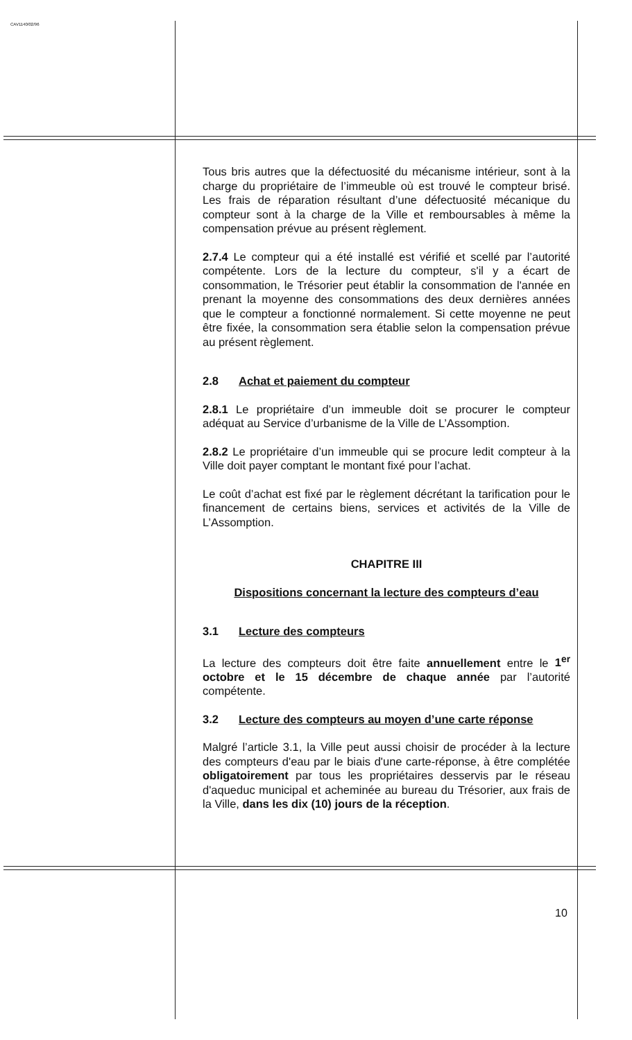CAV1140/02/96
Tous bris autres que la défectuosité du mécanisme intérieur, sont à la charge du propriétaire de l’immeuble où est trouvé le compteur brisé. Les frais de réparation résultant d’une défectuosité mécanique du compteur sont à la charge de la Ville et remboursables à même la compensation prévue au présent règlement.
2.7.4 Le compteur qui a été installé est vérifié et scellé par l’autorité compétente. Lors de la lecture du compteur, s'il y a écart de consommation, le Trésorier peut établir la consommation de l'année en prenant la moyenne des consommations des deux dernières années que le compteur a fonctionné normalement. Si cette moyenne ne peut être fixée, la consommation sera établie selon la compensation prévue au présent règlement.
2.8 Achat et paiement du compteur
2.8.1 Le propriétaire d’un immeuble doit se procurer le compteur adéquat au Service d’urbanisme de la Ville de L’Assomption.
2.8.2 Le propriétaire d’un immeuble qui se procure ledit compteur à la Ville doit payer comptant le montant fixé pour l’achat.
Le coût d’achat est fixé par le règlement décrétant la tarification pour le financement de certains biens, services et activités de la Ville de L’Assomption.
CHAPITRE III
Dispositions concernant la lecture des compteurs d’eau
3.1 Lecture des compteurs
La lecture des compteurs doit être faite annuellement entre le 1<sup>er</sup> octobre et le 15 décembre de chaque année par l’autorité compétente.
3.2 Lecture des compteurs au moyen d’une carte réponse
Malgré l’article 3.1, la Ville peut aussi choisir de procéder à la lecture des compteurs d'eau par le biais d'une carte-réponse, à être complétée obligatoirement par tous les propriétaires desservis par le réseau d'aqueduc municipal et acheminée au bureau du Trésorier, aux frais de la Ville, dans les dix (10) jours de la réception.
10